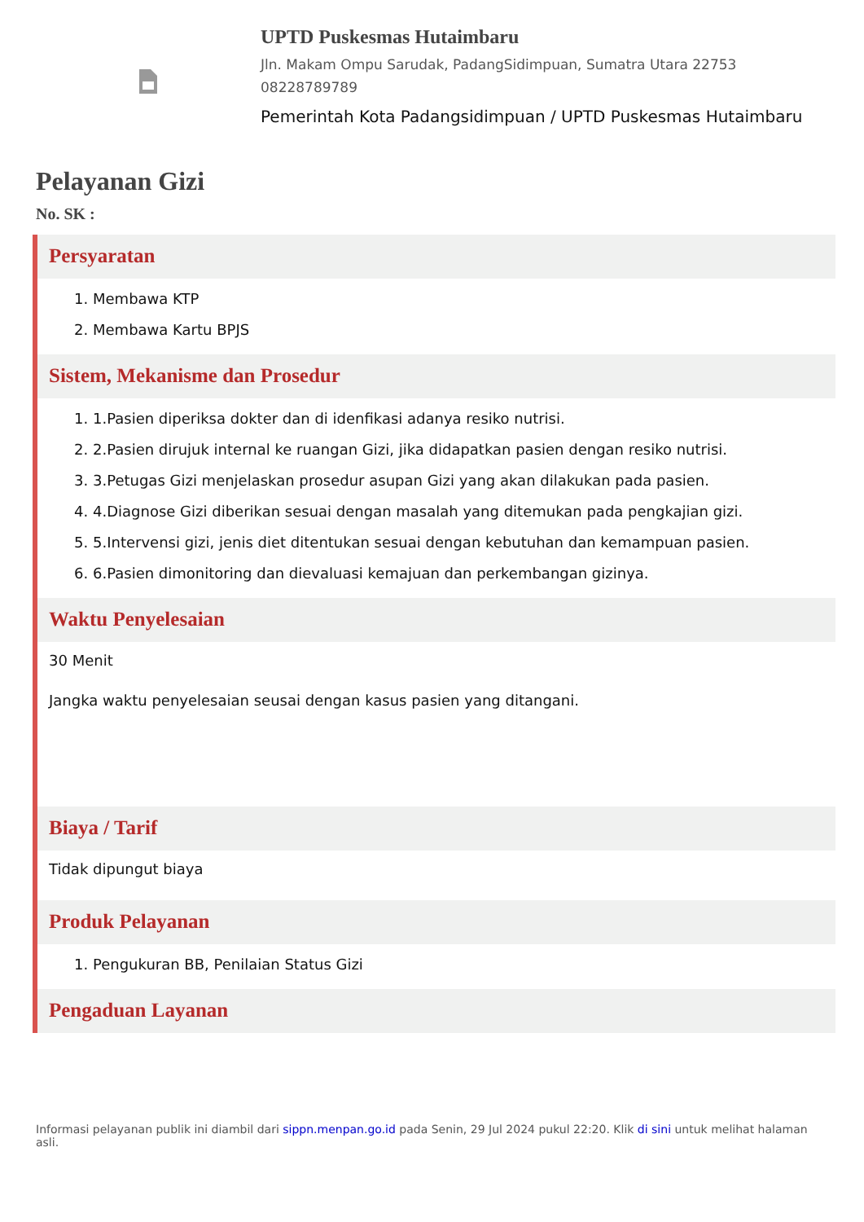UPTD Puskesmas Hutaimbaru
Jln. Makam Ompu Sarudak, PadangSidimpuan, Sumatra Utara 22753
08228789789
Pemerintah Kota Padangsidimpuan / UPTD Puskesmas Hutaimbaru
Pelayanan Gizi
No. SK :
Persyaratan
1. Membawa KTP
2. Membawa Kartu BPJS
Sistem, Mekanisme dan Prosedur
1. 1.Pasien diperiksa dokter dan di idenfikasi adanya resiko nutrisi.
2. 2.Pasien dirujuk internal ke ruangan Gizi, jika didapatkan pasien dengan resiko nutrisi.
3. 3.Petugas Gizi menjelaskan prosedur asupan Gizi yang akan dilakukan pada pasien.
4. 4.Diagnose Gizi diberikan sesuai dengan masalah yang ditemukan pada pengkajian gizi.
5. 5.Intervensi gizi, jenis diet ditentukan sesuai dengan kebutuhan dan kemampuan pasien.
6. 6.Pasien dimonitoring dan dievaluasi kemajuan dan perkembangan gizinya.
Waktu Penyelesaian
30 Menit
Jangka waktu penyelesaian seusai dengan kasus pasien yang ditangani.
Biaya / Tarif
Tidak dipungut biaya
Produk Pelayanan
1. Pengukuran BB, Penilaian Status Gizi
Pengaduan Layanan
Informasi pelayanan publik ini diambil dari sippn.menpan.go.id pada Senin, 29 Jul 2024 pukul 22:20. Klik di sini untuk melihat halaman asli.